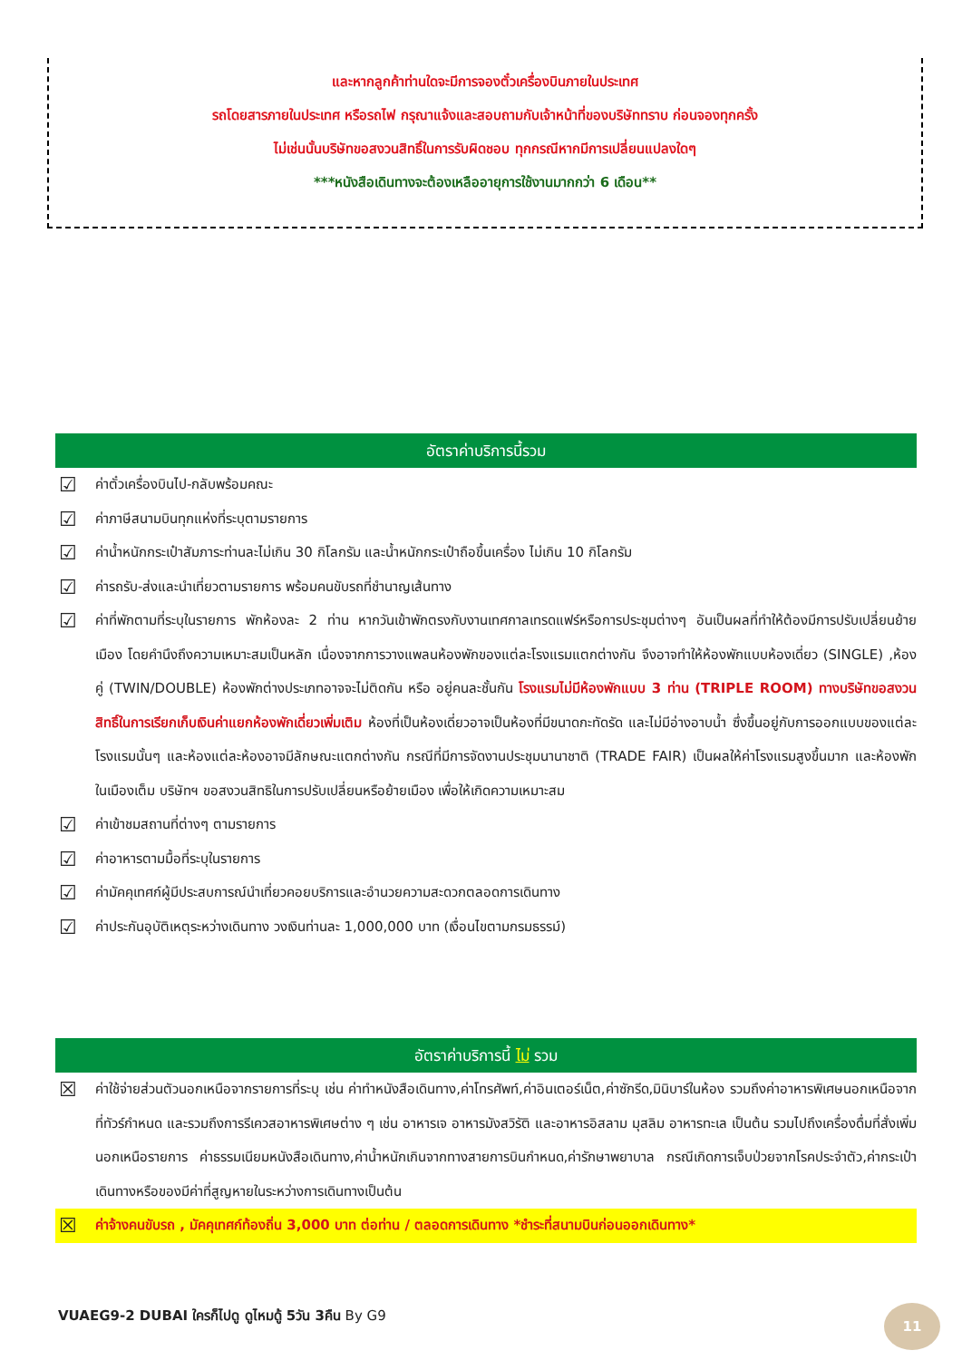และหากลูกค้าท่านใดจะมีการจองตั๋วเครื่องบินภายในประเทศ
รถโดยสารภายในประเทศ หรือรถไฟ กรุณาแจ้งและสอบถามกับเจ้าหน้าที่ของบริษัททราบ ก่อนจองทุกครั้ง
ไม่เช่นนั้นบริษัทขอสงวนสิทธิ์ในการรับผิดชอบ ทุกกรณีหากมีการเปลี่ยนแปลงใดๆ
***หนังสือเดินทางจะต้องเหลืออายุการใช้งานมากกว่า 6 เดือน**
อัตราค่าบริการนี้รวม
☑ ค่าตั๋วเครื่องบินไป-กลับพร้อมคณะ
☑ ค่าภาษีสนามบินทุกแห่งที่ระบุตามรายการ
☑ ค่าน้ำหนักกระเป๋าสัมภาระท่านละไม่เกิน 30 กิโลกรัม และน้ำหนักกระเป๋าถือขึ้นเครื่อง ไม่เกิน 10 กิโลกรัม
☑ ค่ารถรับ-ส่งและนำเที่ยวตามรายการ พร้อมคนขับรถที่ชำนาญเส้นทาง
☑ ค่าที่พักตามที่ระบุในรายการ พักห้องละ 2 ท่าน หากวันเข้าพักตรงกับงานเทศกาลเทรดแฟร์หรือการประชุมต่างๆ อันเป็นผลที่ทำให้ต้องมีการปรับเปลี่ยนย้ายเมือง โดยคำนึงถึงความเหมาะสมเป็นหลัก เนื่องจากการวางแพลนห้องพักของแต่ละโรงแรมแตกต่างกัน จึงอาจทำให้ห้องพักแบบห้องเดี่ยว (SINGLE) ,ห้องคู่ (TWIN/DOUBLE) ห้องพักต่างประเภทอาจจะไม่ติดกัน หรือ อยู่คนละชั้นกัน โรงแรมไม่มีห้องพักแบบ 3 ท่าน (TRIPLE ROOM) ทางบริษัทขอสงวนสิทธิ์ในการเรียกเก็บเงินค่าแยกห้องพักเดี่ยวเพิ่มเติม ห้องที่เป็นห้องเดี่ยวอาจเป็นห้องที่มีขนาดกะทัดรัด และไม่มีอ่างอาบน้ำ ซึ่งขึ้นอยู่กับการออกแบบของแต่ละโรงแรมนั้นๆ และห้องแต่ละห้องอาจมีลักษณะแตกต่างกัน กรณีที่มีการจัดงานประชุมนานาชาติ (TRADE FAIR) เป็นผลให้ค่าโรงแรมสูงขึ้นมาก และห้องพักในเมืองเต็ม บริษัทฯ ขอสงวนสิทธิในการปรับเปลี่ยนหรือย้ายเมือง เพื่อให้เกิดความเหมาะสม
☑ ค่าเข้าชมสถานที่ต่างๆ ตามรายการ
☑ ค่าอาหารตามมื้อที่ระบุในรายการ
☑ ค่ามัคคุเทศก์ผู้มีประสบการณ์นำเที่ยวคอยบริการและอำนวยความสะดวกตลอดการเดินทาง
☑ ค่าประกันอุบัติเหตุระหว่างเดินทาง วงเงินท่านละ 1,000,000 บาท (เงื่อนไขตามกรมธรรม์)
อัตราค่าบริการนี้ ไม่ รวม
☒ ค่าใช้จ่ายส่วนตัวนอกเหนือจากรายการที่ระบุ เช่น ค่าทำหนังสือเดินทาง,ค่าโทรศัพท์,ค่าอินเตอร์เน็ต,ค่าซักรีด,มินิบาร์ในห้อง รวมถึงค่าอาหารพิเศษนอกเหนือจากที่ทัวร์กำหนด และรวมถึงการรีเควสอาหารพิเศษต่าง ๆ เช่น อาหารเจ อาหารมังสวิรัติ และอาหารอิสลาม มุสลิม อาหารทะเล เป็นต้น รวมไปถึงเครื่องดื่มที่สั่งเพิ่มนอกเหนือรายการ ค่าธรรมเนียมหนังสือเดินทาง,ค่าน้ำหนักเกินจากทางสายการบินกำหนด,ค่ารักษาพยาบาล กรณีเกิดการเจ็บป่วยจากโรคประจำตัว,ค่ากระเป๋าเดินทางหรือของมีค่าที่สูญหายในระหว่างการเดินทางเป็นต้น
☒ ค่าจ้างคนขับรถ , มัคคุเทศก์ท้องถิ่น 3,000 บาท ต่อท่าน / ตลอดการเดินทาง *ชำระที่สนามบินก่อนออกเดินทาง*
VUAEG9-2 DUBAI ใครก็ไปดู ดูไหมดู้ 5วัน 3คืน By G9
11